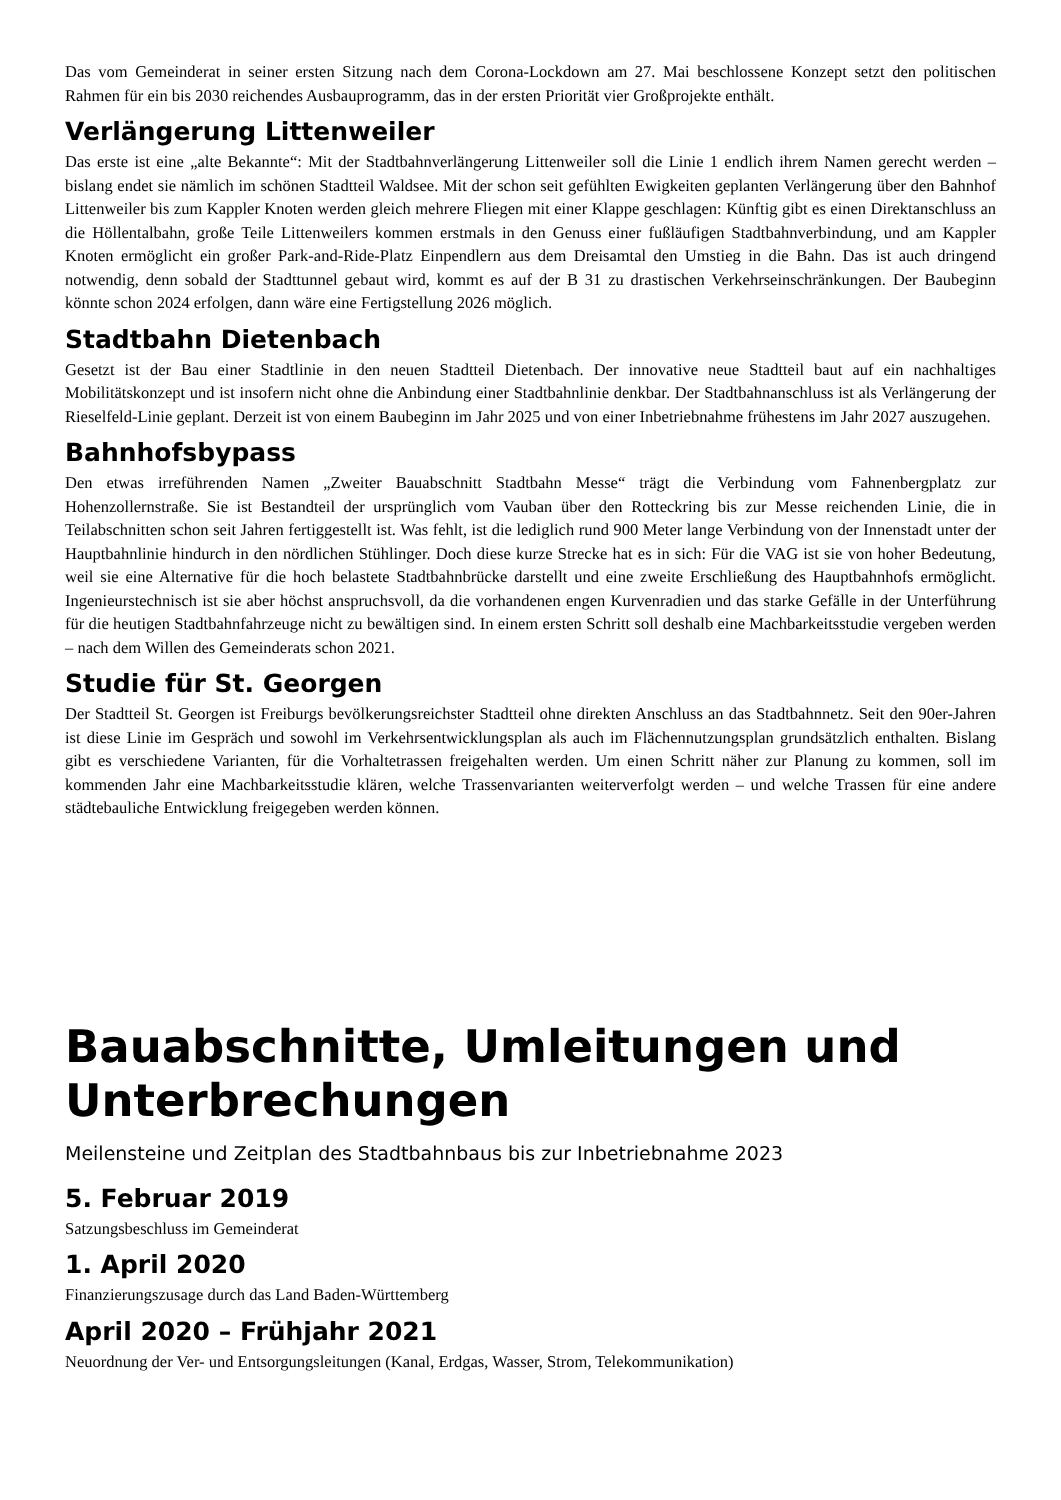Das vom Gemeinderat in seiner ersten Sitzung nach dem Corona-Lockdown am 27. Mai beschlossene Konzept setzt den politischen Rahmen für ein bis 2030 reichendes Ausbauprogramm, das in der ersten Priorität vier Großprojekte enthält.
Verlängerung Littenweiler
Das erste ist eine „alte Bekannte“: Mit der Stadtbahnverlängerung Littenweiler soll die Linie 1 endlich ihrem Namen gerecht werden – bislang endet sie nämlich im schönen Stadtteil Waldsee. Mit der schon seit gefühlten Ewigkeiten geplanten Verlängerung über den Bahnhof Littenweiler bis zum Kappler Knoten werden gleich mehrere Fliegen mit einer Klappe geschlagen: Künftig gibt es einen Direktanschluss an die Höllentalbahn, große Teile Littenweilers kommen erstmals in den Genuss einer fußläufigen Stadtbahnverbindung, und am Kappler Knoten ermöglicht ein großer Park-and-Ride-Platz Einpendlern aus dem Dreisamtal den Umstieg in die Bahn. Das ist auch dringend notwendig, denn sobald der Stadttunnel gebaut wird, kommt es auf der B 31 zu drastischen Verkehrseinschränkungen. Der Baubeginn könnte schon 2024 erfolgen, dann wäre eine Fertigstellung 2026 möglich.
Stadtbahn Dietenbach
Gesetzt ist der Bau einer Stadtlinie in den neuen Stadtteil Dietenbach. Der innovative neue Stadtteil baut auf ein nachhaltiges Mobilitätskonzept und ist insofern nicht ohne die Anbindung einer Stadtbahnlinie denkbar. Der Stadtbahnanschluss ist als Verlängerung der Rieselfeld-Linie geplant. Derzeit ist von einem Baubeginn im Jahr 2025 und von einer Inbetriebnahme frühestens im Jahr 2027 auszugehen.
Bahnhofsbypass
Den etwas irreführenden Namen „Zweiter Bauabschnitt Stadtbahn Messe“ trägt die Verbindung vom Fahnenbergplatz zur Hohenzollernstraße. Sie ist Bestandteil der ursprünglich vom Vauban über den Rotteckring bis zur Messe reichenden Linie, die in Teilabschnitten schon seit Jahren fertiggestellt ist. Was fehlt, ist die lediglich rund 900 Meter lange Verbindung von der Innenstadt unter der Hauptbahnlinie hindurch in den nördlichen Stühlinger. Doch diese kurze Strecke hat es in sich: Für die VAG ist sie von hoher Bedeutung, weil sie eine Alternative für die hoch belastete Stadtbahnbrücke darstellt und eine zweite Erschließung des Hauptbahnhofs ermöglicht. Ingenieurstechnisch ist sie aber höchst anspruchsvoll, da die vorhandenen engen Kurvenradien und das starke Gefälle in der Unterführung für die heutigen Stadtbahnfahrzeuge nicht zu bewältigen sind. In einem ersten Schritt soll deshalb eine Machbarkeitsstudie vergeben werden – nach dem Willen des Gemeinderats schon 2021.
Studie für St. Georgen
Der Stadtteil St. Georgen ist Freiburgs bevölkerungsreichster Stadtteil ohne direkten Anschluss an das Stadtbahnnetz. Seit den 90er-Jahren ist diese Linie im Gespräch und sowohl im Verkehrsentwicklungsplan als auch im Flächennutzungsplan grundsätzlich enthalten. Bislang gibt es verschiedene Varianten, für die Vorhaltetrassen freigehalten werden. Um einen Schritt näher zur Planung zu kommen, soll im kommenden Jahr eine Machbarkeitsstudie klären, welche Trassenvarianten weiterverfolgt werden – und welche Trassen für eine andere städtebauliche Entwicklung freigegeben werden können.
Bauabschnitte, Umleitungen und Unterbrechungen
Meilensteine und Zeitplan des Stadtbahnbaus bis zur Inbetriebnahme 2023
5. Februar 2019
Satzungsbeschluss im Gemeinderat
1. April 2020
Finanzierungszusage durch das Land Baden-Württemberg
April 2020 – Frühjahr 2021
Neuordnung der Ver- und Entsorgungsleitungen (Kanal, Erdgas, Wasser, Strom, Telekommunikation)